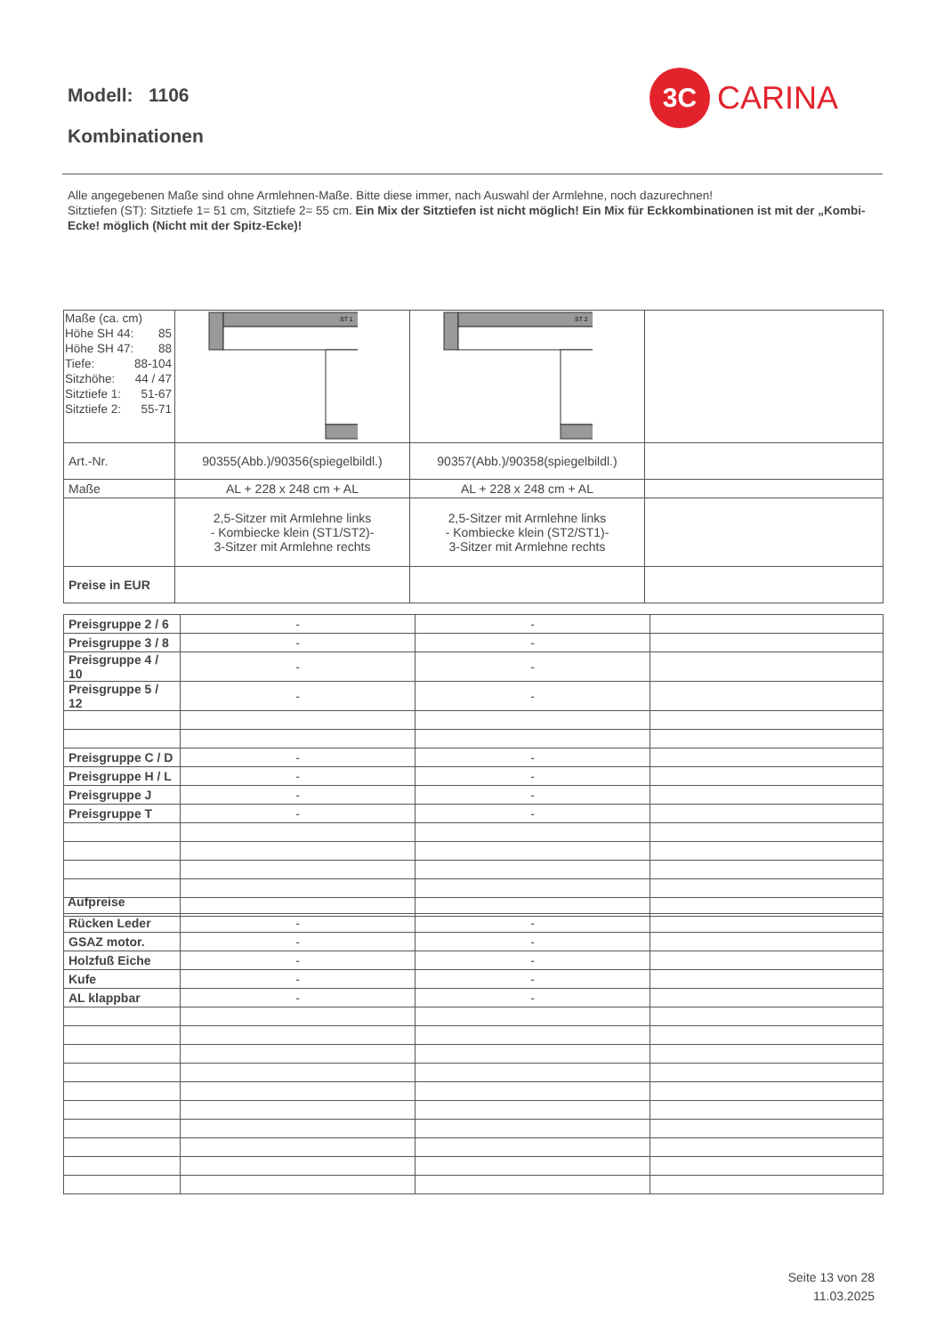Modell: 1106
Kombinationen
3C
CARINA
Alle angegebenen Maße sind ohne Armlehnen-Maße. Bitte diese immer, nach Auswahl der Armlehne, noch dazurechnen!
Sitztiefen (ST): Sitztiefe 1= 51 cm, Sitztiefe 2= 55 cm. Ein Mix der Sitztiefen ist nicht möglich! Ein Mix für Eckkombinationen ist mit der „Kombi-Ecke! möglich (Nicht mit der Spitz-Ecke)!
| Maße (ca. cm) Höhe SH 44: 85 Höhe SH 47: 88 Tiefe: 88-104 Sitzhöhe: 44 / 47 Sitztiefe 1: 51-67 Sitztiefe 2: 55-71 | ST 1 | ST 2 | |
| Art.-Nr. | 90355(Abb.)/90356(spiegelbildl.) | 90357(Abb.)/90358(spiegelbildl.) | |
| Maße | AL + 228 x 248 cm + AL | AL + 228 x 248 cm + AL | |
| | 2,5-Sitzer mit Armlehne links - Kombiecke klein (ST1/ST2)- 3-Sitzer mit Armlehne rechts | 2,5-Sitzer mit Armlehne links - Kombiecke klein (ST2/ST1)- 3-Sitzer mit Armlehne rechts | |
| Preise in EUR | | | |
| Preisgruppe 2 / 6 | - | - | |
| Preisgruppe 3 / 8 | - | - | |
| Preisgruppe 4 / 10 | - | - | |
| Preisgruppe 5 / 12 | - | - | |
| Preisgruppe C / D | - | - | |
| Preisgruppe H / L | - | - | |
| Preisgruppe J | - | - | |
| Preisgruppe T | - | - | |
Aufpreise
| Rücken Leder | - | - | |
| GSAZ motor. | - | - | |
| Holzfuß Eiche | - | - | |
| Kufe | - | - | |
| AL klappbar | - | - | |
Seite 13 von 28
11.03.2025